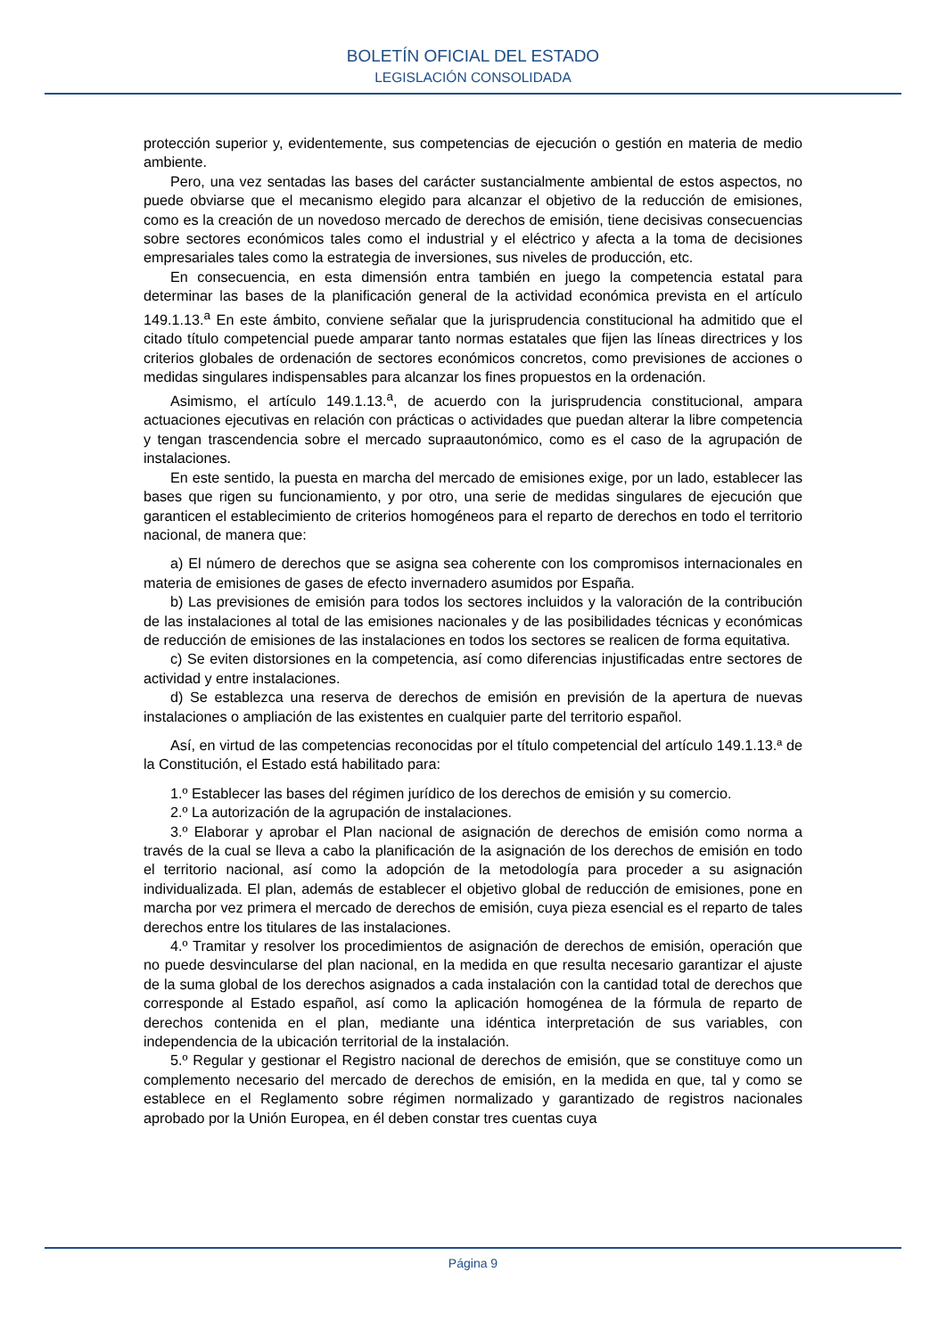BOLETÍN OFICIAL DEL ESTADO
LEGISLACIÓN CONSOLIDADA
protección superior y, evidentemente, sus competencias de ejecución o gestión en materia de medio ambiente.
Pero, una vez sentadas las bases del carácter sustancialmente ambiental de estos aspectos, no puede obviarse que el mecanismo elegido para alcanzar el objetivo de la reducción de emisiones, como es la creación de un novedoso mercado de derechos de emisión, tiene decisivas consecuencias sobre sectores económicos tales como el industrial y el eléctrico y afecta a la toma de decisiones empresariales tales como la estrategia de inversiones, sus niveles de producción, etc.
En consecuencia, en esta dimensión entra también en juego la competencia estatal para determinar las bases de la planificación general de la actividad económica prevista en el artículo 149.1.13.<sup>a</sup> En este ámbito, conviene señalar que la jurisprudencia constitucional ha admitido que el citado título competencial puede amparar tanto normas estatales que fijen las líneas directrices y los criterios globales de ordenación de sectores económicos concretos, como previsiones de acciones o medidas singulares indispensables para alcanzar los fines propuestos en la ordenación.
Asimismo, el artículo 149.1.13.<sup>a</sup>, de acuerdo con la jurisprudencia constitucional, ampara actuaciones ejecutivas en relación con prácticas o actividades que puedan alterar la libre competencia y tengan trascendencia sobre el mercado supraautonómico, como es el caso de la agrupación de instalaciones.
En este sentido, la puesta en marcha del mercado de emisiones exige, por un lado, establecer las bases que rigen su funcionamiento, y por otro, una serie de medidas singulares de ejecución que garanticen el establecimiento de criterios homogéneos para el reparto de derechos en todo el territorio nacional, de manera que:
a) El número de derechos que se asigna sea coherente con los compromisos internacionales en materia de emisiones de gases de efecto invernadero asumidos por España.
b) Las previsiones de emisión para todos los sectores incluidos y la valoración de la contribución de las instalaciones al total de las emisiones nacionales y de las posibilidades técnicas y económicas de reducción de emisiones de las instalaciones en todos los sectores se realicen de forma equitativa.
c) Se eviten distorsiones en la competencia, así como diferencias injustificadas entre sectores de actividad y entre instalaciones.
d) Se establezca una reserva de derechos de emisión en previsión de la apertura de nuevas instalaciones o ampliación de las existentes en cualquier parte del territorio español.
Así, en virtud de las competencias reconocidas por el título competencial del artículo 149.1.13.ª de la Constitución, el Estado está habilitado para:
1.º Establecer las bases del régimen jurídico de los derechos de emisión y su comercio.
2.º La autorización de la agrupación de instalaciones.
3.º Elaborar y aprobar el Plan nacional de asignación de derechos de emisión como norma a través de la cual se lleva a cabo la planificación de la asignación de los derechos de emisión en todo el territorio nacional, así como la adopción de la metodología para proceder a su asignación individualizada. El plan, además de establecer el objetivo global de reducción de emisiones, pone en marcha por vez primera el mercado de derechos de emisión, cuya pieza esencial es el reparto de tales derechos entre los titulares de las instalaciones.
4.º Tramitar y resolver los procedimientos de asignación de derechos de emisión, operación que no puede desvincularse del plan nacional, en la medida en que resulta necesario garantizar el ajuste de la suma global de los derechos asignados a cada instalación con la cantidad total de derechos que corresponde al Estado español, así como la aplicación homogénea de la fórmula de reparto de derechos contenida en el plan, mediante una idéntica interpretación de sus variables, con independencia de la ubicación territorial de la instalación.
5.º Regular y gestionar el Registro nacional de derechos de emisión, que se constituye como un complemento necesario del mercado de derechos de emisión, en la medida en que, tal y como se establece en el Reglamento sobre régimen normalizado y garantizado de registros nacionales aprobado por la Unión Europea, en él deben constar tres cuentas cuya
Página 9